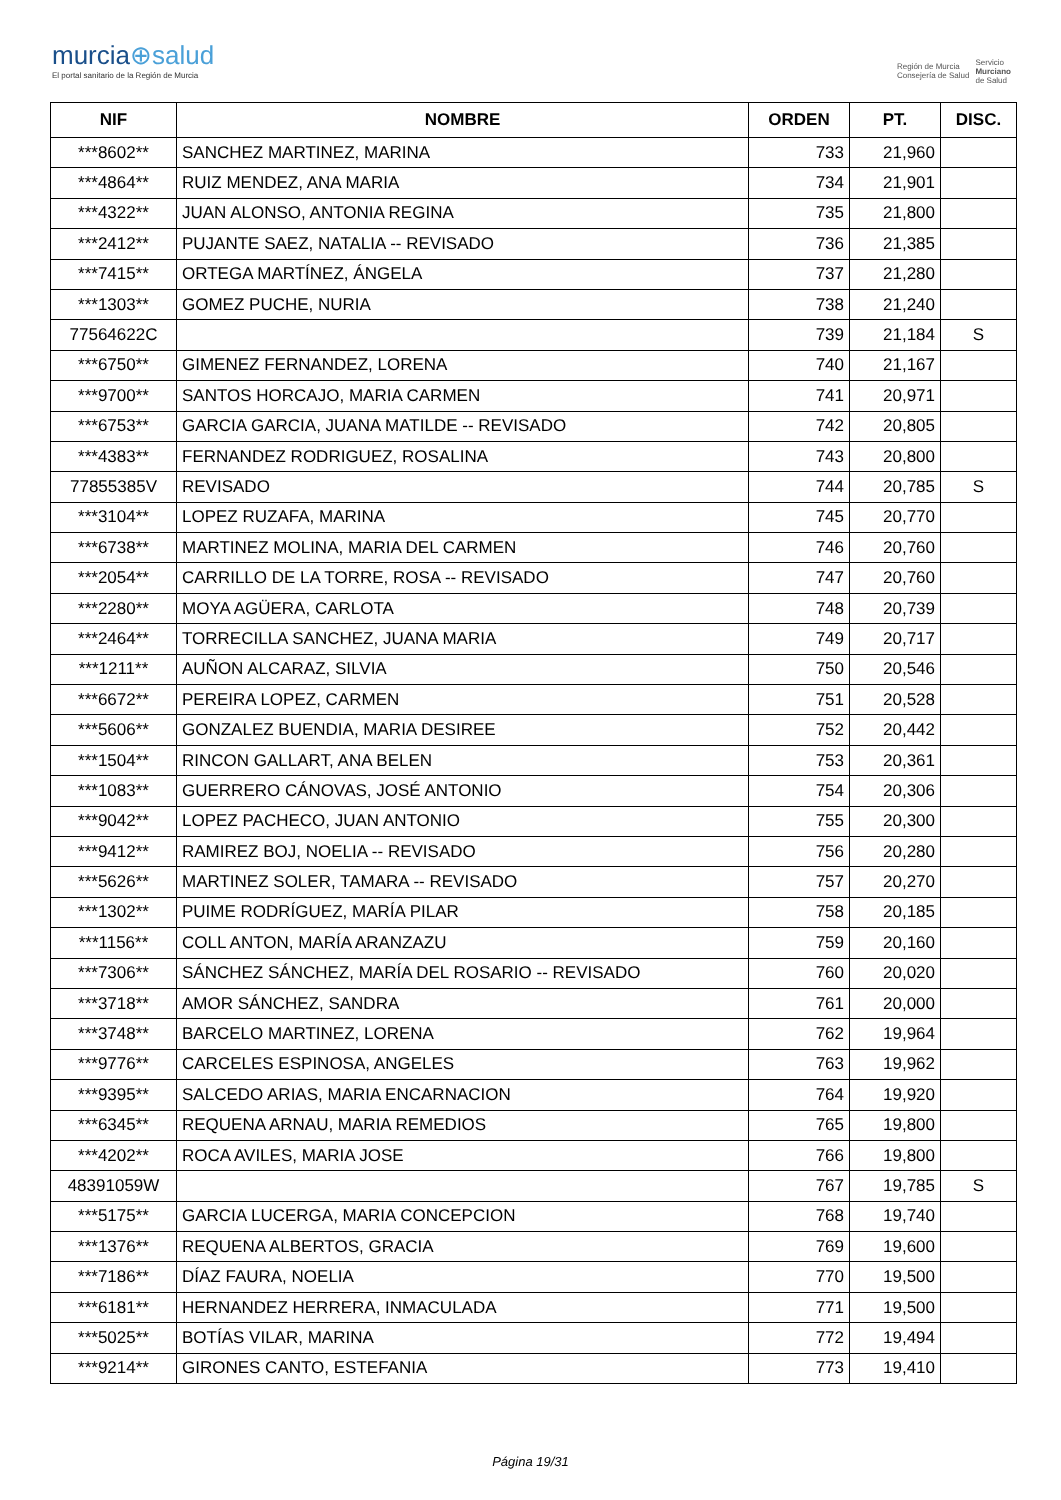murcia⊕salud
El portal sanitario de la Región de Murcia
Región de Murcia
Consejería de Salud
Servicio
Murciano
de Salud
| NIF | NOMBRE | ORDEN | PT. | DISC. |
| --- | --- | --- | --- | --- |
| ***8602** | SANCHEZ MARTINEZ, MARINA | 733 | 21,960 | |
| ***4864** | RUIZ MENDEZ, ANA MARIA | 734 | 21,901 | |
| ***4322** | JUAN ALONSO, ANTONIA REGINA | 735 | 21,800 | |
| ***2412** | PUJANTE SAEZ, NATALIA -- REVISADO | 736 | 21,385 | |
| ***7415** | ORTEGA MARTÍNEZ, ÁNGELA | 737 | 21,280 | |
| ***1303** | GOMEZ PUCHE, NURIA | 738 | 21,240 | |
| 77564622C | | 739 | 21,184 | S |
| ***6750** | GIMENEZ FERNANDEZ, LORENA | 740 | 21,167 | |
| ***9700** | SANTOS HORCAJO, MARIA CARMEN | 741 | 20,971 | |
| ***6753** | GARCIA GARCIA, JUANA MATILDE -- REVISADO | 742 | 20,805 | |
| ***4383** | FERNANDEZ RODRIGUEZ, ROSALINA | 743 | 20,800 | |
| 77855385V | REVISADO | 744 | 20,785 | S |
| ***3104** | LOPEZ RUZAFA, MARINA | 745 | 20,770 | |
| ***6738** | MARTINEZ MOLINA, MARIA DEL CARMEN | 746 | 20,760 | |
| ***2054** | CARRILLO DE LA TORRE, ROSA -- REVISADO | 747 | 20,760 | |
| ***2280** | MOYA AGÜERA, CARLOTA | 748 | 20,739 | |
| ***2464** | TORRECILLA SANCHEZ, JUANA MARIA | 749 | 20,717 | |
| ***1211** | AUÑON ALCARAZ, SILVIA | 750 | 20,546 | |
| ***6672** | PEREIRA LOPEZ, CARMEN | 751 | 20,528 | |
| ***5606** | GONZALEZ BUENDIA, MARIA DESIREE | 752 | 20,442 | |
| ***1504** | RINCON GALLART, ANA BELEN | 753 | 20,361 | |
| ***1083** | GUERRERO CÁNOVAS, JOSÉ ANTONIO | 754 | 20,306 | |
| ***9042** | LOPEZ PACHECO, JUAN ANTONIO | 755 | 20,300 | |
| ***9412** | RAMIREZ BOJ, NOELIA -- REVISADO | 756 | 20,280 | |
| ***5626** | MARTINEZ SOLER, TAMARA -- REVISADO | 757 | 20,270 | |
| ***1302** | PUIME RODRÍGUEZ, MARÍA PILAR | 758 | 20,185 | |
| ***1156** | COLL ANTON, MARÍA ARANZAZU | 759 | 20,160 | |
| ***7306** | SÁNCHEZ SÁNCHEZ, MARÍA DEL ROSARIO -- REVISADO | 760 | 20,020 | |
| ***3718** | AMOR SÁNCHEZ, SANDRA | 761 | 20,000 | |
| ***3748** | BARCELO MARTINEZ, LORENA | 762 | 19,964 | |
| ***9776** | CARCELES ESPINOSA, ANGELES | 763 | 19,962 | |
| ***9395** | SALCEDO ARIAS, MARIA ENCARNACION | 764 | 19,920 | |
| ***6345** | REQUENA ARNAU, MARIA REMEDIOS | 765 | 19,800 | |
| ***4202** | ROCA AVILES, MARIA JOSE | 766 | 19,800 | |
| 48391059W | | 767 | 19,785 | S |
| ***5175** | GARCIA LUCERGA, MARIA CONCEPCION | 768 | 19,740 | |
| ***1376** | REQUENA ALBERTOS, GRACIA | 769 | 19,600 | |
| ***7186** | DÍAZ FAURA, NOELIA | 770 | 19,500 | |
| ***6181** | HERNANDEZ HERRERA, INMACULADA | 771 | 19,500 | |
| ***5025** | BOTÍAS VILAR, MARINA | 772 | 19,494 | |
| ***9214** | GIRONES CANTO, ESTEFANIA | 773 | 19,410 | |
Página 19/31